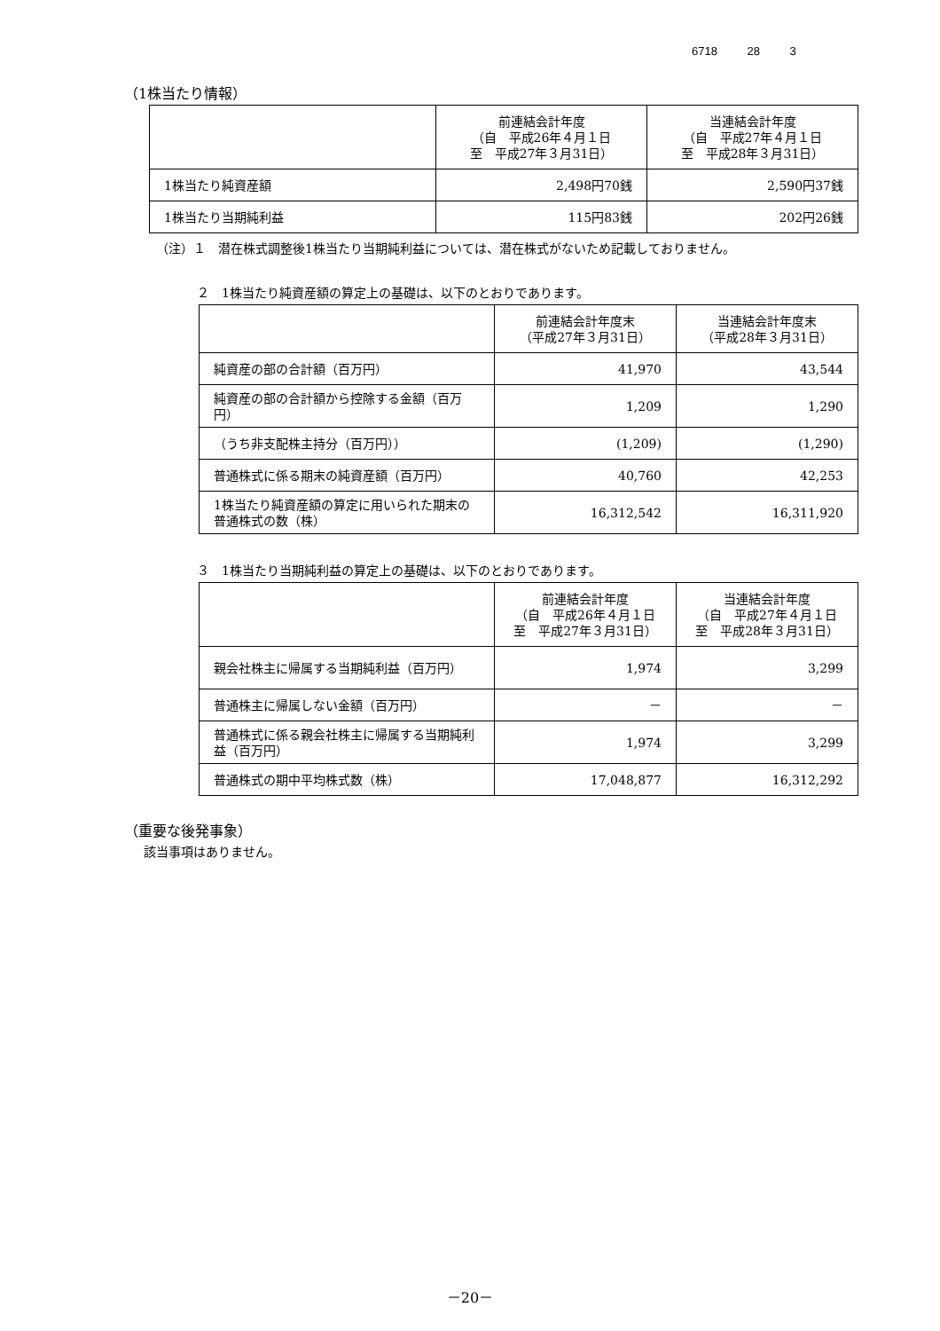6718 28 3
（1株当たり情報）
| | 前連結会計年度 （自 平成26年４月１日 至 平成27年３月31日） | 当連結会計年度 （自 平成27年４月１日 至 平成28年３月31日） |
| --- | --- | --- |
| 1株当たり純資産額 | 2,498円70銭 | 2,590円37銭 |
| 1株当たり当期純利益 | 115円83銭 | 202円26銭 |
（注）１　潜在株式調整後1株当たり当期純利益については、潜在株式がないため記載しておりません。
２　1株当たり純資産額の算定上の基礎は、以下のとおりであります。
| | 前連結会計年度末 （平成27年３月31日） | 当連結会計年度末 （平成28年３月31日） |
| --- | --- | --- |
| 純資産の部の合計額（百万円） | 41,970 | 43,544 |
| 純資産の部の合計額から控除する金額（百万円） | 1,209 | 1,290 |
| （うち非支配株主持分（百万円）） | (1,209) | (1,290) |
| 普通株式に係る期末の純資産額（百万円） | 40,760 | 42,253 |
| 1株当たり純資産額の算定に用いられた期末の普通株式の数（株） | 16,312,542 | 16,311,920 |
３　1株当たり当期純利益の算定上の基礎は、以下のとおりであります。
| | 前連結会計年度 （自 平成26年４月１日 至 平成27年３月31日） | 当連結会計年度 （自 平成27年４月１日 至 平成28年３月31日） |
| --- | --- | --- |
| 親会社株主に帰属する当期純利益（百万円） | 1,974 | 3,299 |
| 普通株主に帰属しない金額（百万円） | － | － |
| 普通株式に係る親会社株主に帰属する当期純利益（百万円） | 1,974 | 3,299 |
| 普通株式の期中平均株式数（株） | 17,048,877 | 16,312,292 |
（重要な後発事象）
該当事項はありません。
－20－